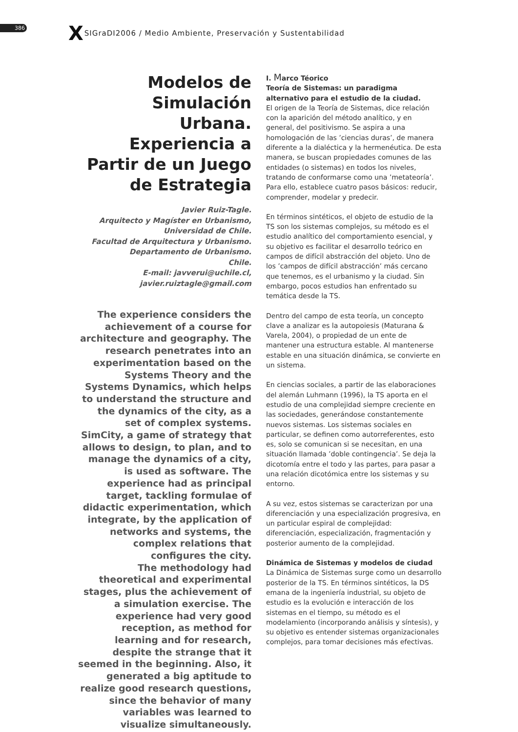386 X SIGraDI2006 / Medio Ambiente, Preservación y Sustentabilidad
Modelos de Simulación Urbana. Experiencia a Partir de un Juego de Estrategia
Javier Ruiz-Tagle.
Arquitecto y Magíster en Urbanismo,
Universidad de Chile.
Facultad de Arquitectura y Urbanismo.
Departamento de Urbanismo.
Chile.
E-mail: javverui@uchile.cl,
javier.ruiztagle@gmail.com
The experience considers the achievement of a course for architecture and geography. The research penetrates into an experimentation based on the Systems Theory and the Systems Dynamics, which helps to understand the structure and the dynamics of the city, as a set of complex systems.
SimCity, a game of strategy that allows to design, to plan, and to manage the dynamics of a city, is used as software. The experience had as principal target, tackling formulae of didactic experimentation, which integrate, by the application of networks and systems, the complex relations that configures the city.
The methodology had theoretical and experimental stages, plus the achievement of a simulation exercise. The experience had very good reception, as method for learning and for research, despite the strange that it seemed in the beginning. Also, it generated a big aptitude to realize good research questions, since the behavior of many variables was learned to visualize simultaneously.
I. Marco Téorico
Teoría de Sistemas: un paradigma alternativo para el estudio de la ciudad.
El origen de la Teoría de Sistemas, dice relación con la aparición del método analítico, y en general, del positivismo. Se aspira a una homologación de las ’ciencias duras’, de manera diferente a la dialéctica y la hermenéutica. De esta manera, se buscan propiedades comunes de las entidades (o sistemas) en todos los niveles, tratando de conformarse como una ’metateoría’. Para ello, establece cuatro pasos básicos: reducir, comprender, modelar y predecir.
En términos sintéticos, el objeto de estudio de la TS son los sistemas complejos, su método es el estudio analítico del comportamiento esencial, y su objetivo es facilitar el desarrollo teórico en campos de difícil abstracción del objeto. Uno de los ’campos de difícil abstracción’ más cercano que tenemos, es el urbanismo y la ciudad. Sin embargo, pocos estudios han enfrentado su temática desde la TS.
Dentro del campo de esta teoría, un concepto clave a analizar es la autopoiesis (Maturana & Varela, 2004), o propiedad de un ente de mantener una estructura estable. Al mantenerse estable en una situación dinámica, se convierte en un sistema.
En ciencias sociales, a partir de las elaboraciones del alemán Luhmann (1996), la TS aporta en el estudio de una complejidad siempre creciente en las sociedades, generándose constantemente nuevos sistemas. Los sistemas sociales en particular, se definen como autorreferentes, esto es, solo se comunican si se necesitan, en una situación llamada ’doble contingencia’. Se deja la dicotomía entre el todo y las partes, para pasar a una relación dicotómica entre los sistemas y su entorno.
A su vez, estos sistemas se caracterizan por una diferenciación y una especialización progresiva, en un particular espiral de complejidad: diferenciación, especialización, fragmentación y posterior aumento de la complejidad.
Dinámica de Sistemas y modelos de ciudad
La Dinámica de Sistemas surge como un desarrollo posterior de la TS. En términos sintéticos, la DS emana de la ingeniería industrial, su objeto de estudio es la evolución e interacción de los sistemas en el tiempo, su método es el modelamiento (incorporando análisis y síntesis), y su objetivo es entender sistemas organizacionales complejos, para tomar decisiones más efectivas.